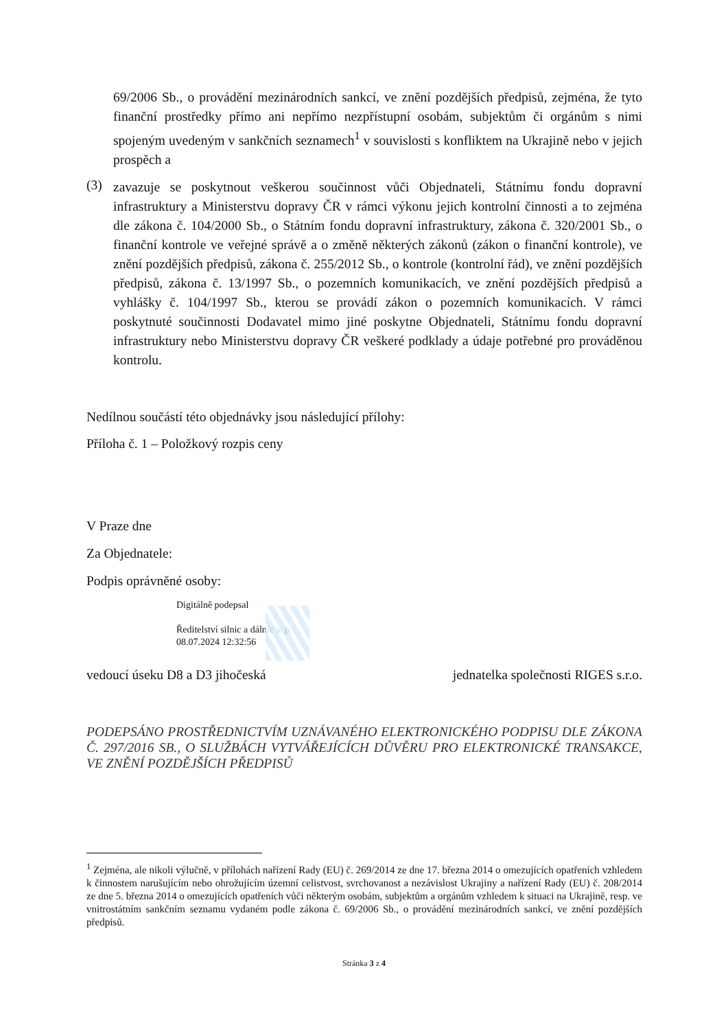69/2006 Sb., o provádění mezinárodních sankcí, ve znění pozdějších předpisů, zejména, že tyto finanční prostředky přímo ani nepřímo nezpřístupní osobám, subjektům či orgánům s nimi spojeným uvedeným v sankčních seznamech<sup>1</sup> v souvislosti s konfliktem na Ukrajině nebo v jejich prospěch a
(3)
zavazuje se poskytnout veškerou součinnost vůči Objednateli, Státnímu fondu dopravní infrastruktury a Ministerstvu dopravy ČR v rámci výkonu jejich kontrolní činnosti a to zejména dle zákona č. 104/2000 Sb., o Státním fondu dopravní infrastruktury, zákona č. 320/2001 Sb., o finanční kontrole ve veřejné správě a o změně některých zákonů (zákon o finanční kontrole), ve znění pozdějších předpisů, zákona č. 255/2012 Sb., o kontrole (kontrolní řád), ve znění pozdějších předpisů, zákona č. 13/1997 Sb., o pozemních komunikacích, ve znění pozdějších předpisů a vyhlášky č. 104/1997 Sb., kterou se provádí zákon o pozemních komunikacích. V rámci poskytnuté součinnosti Dodavatel mimo jiné poskytne Objednateli, Státnímu fondu dopravní infrastruktury nebo Ministerstvu dopravy ČR veškeré podklady a údaje potřebné pro prováděnou kontrolu.
Nedílnou součástí této objednávky jsou následující přílohy:
Příloha č. 1 – Položkový rozpis ceny
V Praze dne
Za Objednatele:
Podpis oprávněné osoby:
Digitálně podepsal
Ředitelství silnic a dálnic s. p.
08.07.2024 12:32:56
vedoucí úseku D8 a D3 jihočeská jednatelka společnosti RIGES s.r.o.
PODEPSÁNO PROSTŘEDNICTVÍM UZNÁVANÉHO ELEKTRONICKÉHO PODPISU DLE ZÁKONA Č. 297/2016 SB., O SLUŽBÁCH VYTVÁŘEJÍCÍCH DŮVĚRU PRO ELEKTRONICKÉ TRANSAKCE, VE ZNĚNÍ POZDĚJŠÍCH PŘEDPISŮ
<sup>1</sup> Zejména, ale nikoli výlučně, v přílohách nařízení Rady (EU) č. 269/2014 ze dne 17. března 2014 o omezujících opatřeních vzhledem k činnostem narušujícím nebo ohrožujícím územní celistvost, svrchovanost a nezávislost Ukrajiny a nařízení Rady (EU) č. 208/2014 ze dne 5. března 2014 o omezujících opatřeních vůči některým osobám, subjektům a orgánům vzhledem k situaci na Ukrajině, resp. ve vnitrostátním sankčním seznamu vydaném podle zákona č. 69/2006 Sb., o provádění mezinárodních sankcí, ve znění pozdějších předpisů.
Stránka 3 z 4